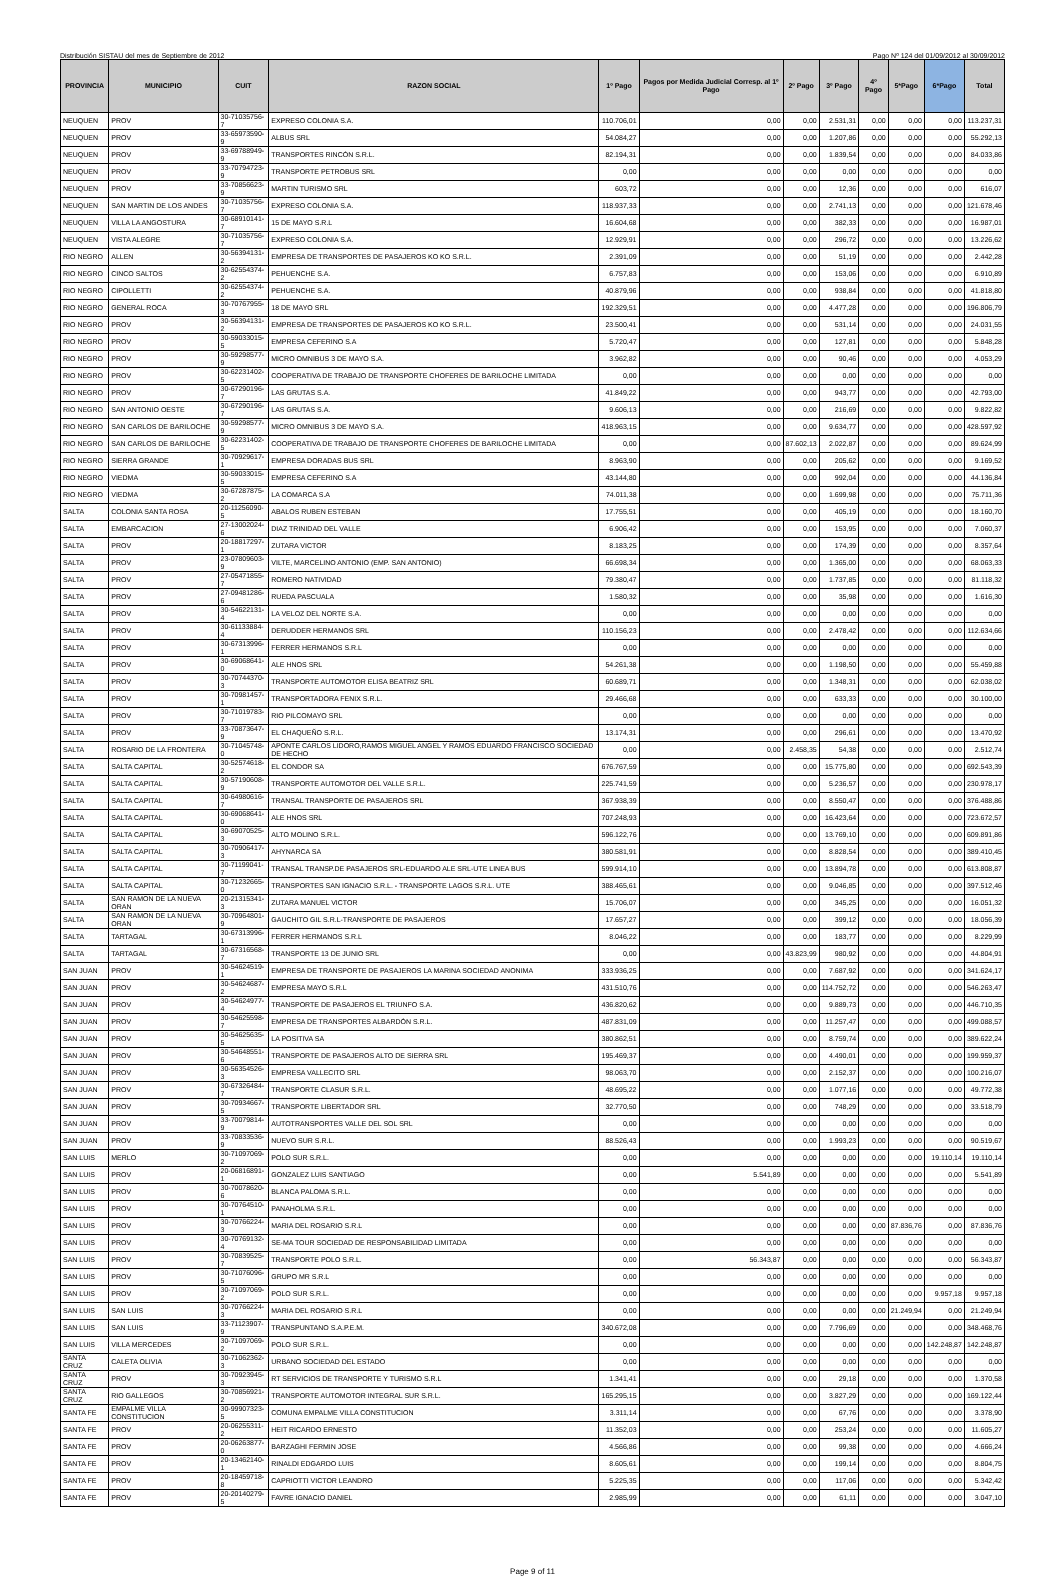Distribución SISTAU del mes de Septiembre de 2012 Pago Nº 124 del 01/09/2012 al 30/09/2012
| PROVINCIA | MUNICIPIO | CUIT | RAZON SOCIAL | 1º Pago | Pagos por Medida Judicial Corresp. al 1º Pago | 2º Pago | 3º Pago | 4º Pago | 5*Pago | 6*Pago | Total |
| --- | --- | --- | --- | --- | --- | --- | --- | --- | --- | --- | --- |
| NEUQUEN | PROV | 30-71035756-7 | EXPRESO COLONIA S.A. | 110.706,01 | 0,00 | 0,00 | 2.531,31 | 0,00 | 0,00 | 0,00 | 113.237,31 |
| NEUQUEN | PROV | 33-65973590-9 | ALBUS SRL | 54.084,27 | 0,00 | 0,00 | 1.207,86 | 0,00 | 0,00 | 0,00 | 55.292,13 |
| NEUQUEN | PROV | 33-69788949-9 | TRANSPORTES RINCÓN S.R.L. | 82.194,31 | 0,00 | 0,00 | 1.839,54 | 0,00 | 0,00 | 0,00 | 84.033,86 |
| NEUQUEN | PROV | 33-70794723-9 | TRANSPORTE PETROBUS SRL | 0,00 | 0,00 | 0,00 | 0,00 | 0,00 | 0,00 | 0,00 | 0,00 |
| NEUQUEN | PROV | 33-70856623-9 | MARTIN TURISMO SRL | 603,72 | 0,00 | 0,00 | 12,36 | 0,00 | 0,00 | 0,00 | 616,07 |
| NEUQUEN | SAN MARTIN DE LOS ANDES | 30-71035756-7 | EXPRESO COLONIA S.A. | 118.937,33 | 0,00 | 0,00 | 2.741,13 | 0,00 | 0,00 | 0,00 | 121.678,46 |
| NEUQUEN | VILLA LA ANGOSTURA | 30-68910141-7 | 15 DE MAYO S.R.L | 16.604,68 | 0,00 | 0,00 | 382,33 | 0,00 | 0,00 | 0,00 | 16.987,01 |
| NEUQUEN | VISTA ALEGRE | 30-71035756-7 | EXPRESO COLONIA S.A. | 12.929,91 | 0,00 | 0,00 | 296,72 | 0,00 | 0,00 | 0,00 | 13.226,62 |
| RIO NEGRO | ALLEN | 30-56394131-2 | EMPRESA DE TRANSPORTES DE PASAJEROS KO KO S.R.L. | 2.391,09 | 0,00 | 0,00 | 51,19 | 0,00 | 0,00 | 0,00 | 2.442,28 |
| RIO NEGRO | CINCO SALTOS | 30-62554374-2 | PEHUENCHE S.A. | 6.757,83 | 0,00 | 0,00 | 153,06 | 0,00 | 0,00 | 0,00 | 6.910,89 |
| RIO NEGRO | CIPOLLETTI | 30-62554374-2 | PEHUENCHE S.A. | 40.879,96 | 0,00 | 0,00 | 938,84 | 0,00 | 0,00 | 0,00 | 41.818,80 |
| RIO NEGRO | GENERAL ROCA | 30-70767955-3 | 18 DE MAYO SRL | 192.329,51 | 0,00 | 0,00 | 4.477,28 | 0,00 | 0,00 | 0,00 | 196.806,79 |
| RIO NEGRO | PROV | 30-56394131-2 | EMPRESA DE TRANSPORTES DE PASAJEROS KO KO S.R.L. | 23.500,41 | 0,00 | 0,00 | 531,14 | 0,00 | 0,00 | 0,00 | 24.031,55 |
| RIO NEGRO | PROV | 30-59033015-5 | EMPRESA CEFERINO S.A | 5.720,47 | 0,00 | 0,00 | 127,81 | 0,00 | 0,00 | 0,00 | 5.848,28 |
| RIO NEGRO | PROV | 30-59298577-9 | MICRO OMNIBUS 3 DE MAYO S.A. | 3.962,82 | 0,00 | 0,00 | 90,46 | 0,00 | 0,00 | 0,00 | 4.053,29 |
| RIO NEGRO | PROV | 30-62231402-5 | COOPERATIVA DE TRABAJO DE TRANSPORTE CHOFERES DE BARILOCHE LIMITADA | 0,00 | 0,00 | 0,00 | 0,00 | 0,00 | 0,00 | 0,00 | 0,00 |
| RIO NEGRO | PROV | 30-67290196-7 | LAS GRUTAS S.A. | 41.849,22 | 0,00 | 0,00 | 943,77 | 0,00 | 0,00 | 0,00 | 42.793,00 |
| RIO NEGRO | SAN ANTONIO OESTE | 30-67290196-7 | LAS GRUTAS S.A. | 9.606,13 | 0,00 | 0,00 | 216,69 | 0,00 | 0,00 | 0,00 | 9.822,82 |
| RIO NEGRO | SAN CARLOS DE BARILOCHE | 30-59298577-9 | MICRO OMNIBUS 3 DE MAYO S.A. | 418.963,15 | 0,00 | 0,00 | 9.634,77 | 0,00 | 0,00 | 0,00 | 428.597,92 |
| RIO NEGRO | SAN CARLOS DE BARILOCHE | 30-62231402-5 | COOPERATIVA DE TRABAJO DE TRANSPORTE CHOFERES DE BARILOCHE LIMITADA | 0,00 | 0,00 | 87.602,13 | 2.022,87 | 0,00 | 0,00 | 0,00 | 89.624,99 |
| RIO NEGRO | SIERRA GRANDE | 30-70929617-1 | EMPRESA DORADAS BUS SRL | 8.963,90 | 0,00 | 0,00 | 205,62 | 0,00 | 0,00 | 0,00 | 9.169,52 |
| RIO NEGRO | VIEDMA | 30-59033015-5 | EMPRESA CEFERINO S.A | 43.144,80 | 0,00 | 0,00 | 992,04 | 0,00 | 0,00 | 0,00 | 44.136,84 |
| RIO NEGRO | VIEDMA | 30-67287875-2 | LA COMARCA S.A | 74.011,38 | 0,00 | 0,00 | 1.699,98 | 0,00 | 0,00 | 0,00 | 75.711,36 |
| SALTA | COLONIA SANTA ROSA | 20-11256090-5 | ABALOS RUBEN ESTEBAN | 17.755,51 | 0,00 | 0,00 | 405,19 | 0,00 | 0,00 | 0,00 | 18.160,70 |
| SALTA | EMBARCACION | 27-13002024-6 | DIAZ TRINIDAD DEL VALLE | 6.906,42 | 0,00 | 0,00 | 153,95 | 0,00 | 0,00 | 0,00 | 7.060,37 |
| SALTA | PROV | 20-18817297-1 | ZUTARA VICTOR | 8.183,25 | 0,00 | 0,00 | 174,39 | 0,00 | 0,00 | 0,00 | 8.357,64 |
| SALTA | PROV | 23-07809603-9 | VILTE, MARCELINO ANTONIO (EMP. SAN ANTONIO) | 66.698,34 | 0,00 | 0,00 | 1.365,00 | 0,00 | 0,00 | 0,00 | 68.063,33 |
| SALTA | PROV | 27-05471855-7 | ROMERO NATIVIDAD | 79.380,47 | 0,00 | 0,00 | 1.737,85 | 0,00 | 0,00 | 0,00 | 81.118,32 |
| SALTA | PROV | 27-09481286-6 | RUEDA PASCUALA | 1.580,32 | 0,00 | 0,00 | 35,98 | 0,00 | 0,00 | 0,00 | 1.616,30 |
| SALTA | PROV | 30-54622131-4 | LA VELOZ DEL NORTE S.A. | 0,00 | 0,00 | 0,00 | 0,00 | 0,00 | 0,00 | 0,00 | 0,00 |
| SALTA | PROV | 30-61133884-4 | DERUDDER HERMANOS SRL | 110.156,23 | 0,00 | 0,00 | 2.478,42 | 0,00 | 0,00 | 0,00 | 112.634,66 |
| SALTA | PROV | 30-67313996-1 | FERRER HERMANOS S.R.L | 0,00 | 0,00 | 0,00 | 0,00 | 0,00 | 0,00 | 0,00 | 0,00 |
| SALTA | PROV | 30-69068641-0 | ALE HNOS SRL | 54.261,38 | 0,00 | 0,00 | 1.198,50 | 0,00 | 0,00 | 0,00 | 55.459,88 |
| SALTA | PROV | 30-70744370-3 | TRANSPORTE AUTOMOTOR ELISA BEATRIZ SRL | 60.689,71 | 0,00 | 0,00 | 1.348,31 | 0,00 | 0,00 | 0,00 | 62.038,02 |
| SALTA | PROV | 30-70981457-1 | TRANSPORTADORA FENIX S.R.L. | 29.466,68 | 0,00 | 0,00 | 633,33 | 0,00 | 0,00 | 0,00 | 30.100,00 |
| SALTA | PROV | 30-71019783-7 | RIO PILCOMAYO SRL | 0,00 | 0,00 | 0,00 | 0,00 | 0,00 | 0,00 | 0,00 | 0,00 |
| SALTA | PROV | 33-70873647-9 | EL CHAQUEÑO S.R.L. | 13.174,31 | 0,00 | 0,00 | 296,61 | 0,00 | 0,00 | 0,00 | 13.470,92 |
| SALTA | ROSARIO DE LA FRONTERA | 30-71045748-0 | APONTE CARLOS LIDORO,RAMOS MIGUEL ANGEL Y RAMOS EDUARDO FRANCISCO SOCIEDAD DE HECHO | 0,00 | 0,00 | 2.458,35 | 54,38 | 0,00 | 0,00 | 0,00 | 2.512,74 |
| SALTA | SALTA CAPITAL | 30-52574618-2 | EL CONDOR SA | 676.767,59 | 0,00 | 0,00 | 15.775,80 | 0,00 | 0,00 | 0,00 | 692.543,39 |
| SALTA | SALTA CAPITAL | 30-57190608-9 | TRANSPORTE AUTOMOTOR DEL VALLE S.R.L. | 225.741,59 | 0,00 | 0,00 | 5.236,57 | 0,00 | 0,00 | 0,00 | 230.978,17 |
| SALTA | SALTA CAPITAL | 30-64980616-7 | TRANSAL TRANSPORTE DE PASAJEROS SRL | 367.938,39 | 0,00 | 0,00 | 8.550,47 | 0,00 | 0,00 | 0,00 | 376.488,86 |
| SALTA | SALTA CAPITAL | 30-69068641-0 | ALE HNOS SRL | 707.248,93 | 0,00 | 0,00 | 16.423,64 | 0,00 | 0,00 | 0,00 | 723.672,57 |
| SALTA | SALTA CAPITAL | 30-69070525-3 | ALTO MOLINO S.R.L. | 596.122,76 | 0,00 | 0,00 | 13.769,10 | 0,00 | 0,00 | 0,00 | 609.891,86 |
| SALTA | SALTA CAPITAL | 30-70906417-3 | AHYNARCA SA | 380.581,91 | 0,00 | 0,00 | 8.828,54 | 0,00 | 0,00 | 0,00 | 389.410,45 |
| SALTA | SALTA CAPITAL | 30-71199041-7 | TRANSAL TRANSP.DE PASAJEROS SRL-EDUARDO ALE SRL-UTE LINEA BUS | 599.914,10 | 0,00 | 0,00 | 13.894,78 | 0,00 | 0,00 | 0,00 | 613.808,87 |
| SALTA | SALTA CAPITAL | 30-71232665-0 | TRANSPORTES SAN IGNACIO S.R.L. - TRANSPORTE LAGOS S.R.L. UTE | 388.465,61 | 0,00 | 0,00 | 9.046,85 | 0,00 | 0,00 | 0,00 | 397.512,46 |
| SALTA | SAN RAMON DE LA NUEVA ORAN | 20-21315341-3 | ZUTARA MANUEL VICTOR | 15.706,07 | 0,00 | 0,00 | 345,25 | 0,00 | 0,00 | 0,00 | 16.051,32 |
| SALTA | SAN RAMON DE LA NUEVA ORAN | 30-70964801-9 | GAUCHITO GIL S.R.L-TRANSPORTE DE PASAJEROS | 17.657,27 | 0,00 | 0,00 | 399,12 | 0,00 | 0,00 | 0,00 | 18.056,39 |
| SALTA | TARTAGAL | 30-67313996-1 | FERRER HERMANOS S.R.L | 8.046,22 | 0,00 | 0,00 | 183,77 | 0,00 | 0,00 | 0,00 | 8.229,99 |
| SALTA | TARTAGAL | 30-67316568-7 | TRANSPORTE 13 DE JUNIO SRL | 0,00 | 0,00 | 43.823,99 | 980,92 | 0,00 | 0,00 | 0,00 | 44.804,91 |
| SAN JUAN | PROV | 30-54624519-1 | EMPRESA DE TRANSPORTE DE PASAJEROS LA MARINA SOCIEDAD ANONIMA | 333.936,25 | 0,00 | 0,00 | 7.687,92 | 0,00 | 0,00 | 0,00 | 341.624,17 |
| SAN JUAN | PROV | 30-54624687-2 | EMPRESA MAYO S.R.L | 431.510,76 | 0,00 | 0,00 | 114.752,72 | 0,00 | 0,00 | 0,00 | 546.263,47 |
| SAN JUAN | PROV | 30-54624977-4 | TRANSPORTE DE PASAJEROS EL TRIUNFO S.A. | 436.820,62 | 0,00 | 0,00 | 9.889,73 | 0,00 | 0,00 | 0,00 | 446.710,35 |
| SAN JUAN | PROV | 30-54625598-7 | EMPRESA DE TRANSPORTES ALBARDÓN S.R.L. | 487.831,09 | 0,00 | 0,00 | 11.257,47 | 0,00 | 0,00 | 0,00 | 499.088,57 |
| SAN JUAN | PROV | 30-54625635-5 | LA POSITIVA SA | 380.862,51 | 0,00 | 0,00 | 8.759,74 | 0,00 | 0,00 | 0,00 | 389.622,24 |
| SAN JUAN | PROV | 30-54648551-6 | TRANSPORTE DE PASAJEROS ALTO DE SIERRA SRL | 195.469,37 | 0,00 | 0,00 | 4.490,01 | 0,00 | 0,00 | 0,00 | 199.959,37 |
| SAN JUAN | PROV | 30-56354526-3 | EMPRESA VALLECITO SRL | 98.063,70 | 0,00 | 0,00 | 2.152,37 | 0,00 | 0,00 | 0,00 | 100.216,07 |
| SAN JUAN | PROV | 30-67326484-7 | TRANSPORTE CLASUR S.R.L. | 48.695,22 | 0,00 | 0,00 | 1.077,16 | 0,00 | 0,00 | 0,00 | 49.772,38 |
| SAN JUAN | PROV | 30-70934667-5 | TRANSPORTE LIBERTADOR SRL | 32.770,50 | 0,00 | 0,00 | 748,29 | 0,00 | 0,00 | 0,00 | 33.518,79 |
| SAN JUAN | PROV | 33-70079814-9 | AUTOTRANSPORTES VALLE DEL SOL SRL | 0,00 | 0,00 | 0,00 | 0,00 | 0,00 | 0,00 | 0,00 | 0,00 |
| SAN JUAN | PROV | 33-70833536-9 | NUEVO SUR S.R.L. | 88.526,43 | 0,00 | 0,00 | 1.993,23 | 0,00 | 0,00 | 0,00 | 90.519,67 |
| SAN LUIS | MERLO | 30-71097069-2 | POLO SUR S.R.L. | 0,00 | 0,00 | 0,00 | 0,00 | 0,00 | 0,00 | 19.110,14 | 19.110,14 |
| SAN LUIS | PROV | 20-06816891-1 | GONZALEZ LUIS SANTIAGO | 0,00 | 5.541,89 | 0,00 | 0,00 | 0,00 | 0,00 | 0,00 | 5.541,89 |
| SAN LUIS | PROV | 30-70078620-6 | BLANCA PALOMA S.R.L. | 0,00 | 0,00 | 0,00 | 0,00 | 0,00 | 0,00 | 0,00 | 0,00 |
| SAN LUIS | PROV | 30-70764510-1 | PANAHOLMA S.R.L. | 0,00 | 0,00 | 0,00 | 0,00 | 0,00 | 0,00 | 0,00 | 0,00 |
| SAN LUIS | PROV | 30-70766224-3 | MARIA DEL ROSARIO S.R.L | 0,00 | 0,00 | 0,00 | 0,00 | 0,00 | 87.836,76 | 0,00 | 87.836,76 |
| SAN LUIS | PROV | 30-70769132-4 | SE-MA TOUR SOCIEDAD DE RESPONSABILIDAD LIMITADA | 0,00 | 0,00 | 0,00 | 0,00 | 0,00 | 0,00 | 0,00 | 0,00 |
| SAN LUIS | PROV | 30-70839525-7 | TRANSPORTE POLO S.R.L. | 0,00 | 56.343,87 | 0,00 | 0,00 | 0,00 | 0,00 | 0,00 | 56.343,87 |
| SAN LUIS | PROV | 30-71076096-5 | GRUPO MR S.R.L | 0,00 | 0,00 | 0,00 | 0,00 | 0,00 | 0,00 | 0,00 | 0,00 |
| SAN LUIS | PROV | 30-71097069-2 | POLO SUR S.R.L. | 0,00 | 0,00 | 0,00 | 0,00 | 0,00 | 0,00 | 9.957,18 | 9.957,18 |
| SAN LUIS | SAN LUIS | 30-70766224-3 | MARIA DEL ROSARIO S.R.L | 0,00 | 0,00 | 0,00 | 0,00 | 0,00 | 21.249,94 | 0,00 | 21.249,94 |
| SAN LUIS | SAN LUIS | 33-71123907-9 | TRANSPUNTANO S.A.P.E.M. | 340.672,08 | 0,00 | 0,00 | 7.796,69 | 0,00 | 0,00 | 0,00 | 348.468,76 |
| SAN LUIS | VILLA MERCEDES | 30-71097069-2 | POLO SUR S.R.L. | 0,00 | 0,00 | 0,00 | 0,00 | 0,00 | 0,00 | 142.248,87 | 142.248,87 |
| SANTA CRUZ | CALETA OLIVIA | 30-71062362-3 | URBANO SOCIEDAD DEL ESTADO | 0,00 | 0,00 | 0,00 | 0,00 | 0,00 | 0,00 | 0,00 | 0,00 |
| SANTA CRUZ | PROV | 30-70923945-3 | RT SERVICIOS DE TRANSPORTE Y TURISMO S.R.L | 1.341,41 | 0,00 | 0,00 | 29,18 | 0,00 | 0,00 | 0,00 | 1.370,58 |
| SANTA CRUZ | RIO GALLEGOS | 30-70856921-2 | TRANSPORTE AUTOMOTOR INTEGRAL SUR S.R.L. | 165.295,15 | 0,00 | 0,00 | 3.827,29 | 0,00 | 0,00 | 0,00 | 169.122,44 |
| SANTA FE | EMPALME VILLA CONSTITUCION | 30-99907323-5 | COMUNA EMPALME VILLA CONSTITUCION | 3.311,14 | 0,00 | 0,00 | 67,76 | 0,00 | 0,00 | 0,00 | 3.378,90 |
| SANTA FE | PROV | 20-06255311-2 | HEIT RICARDO ERNESTO | 11.352,03 | 0,00 | 0,00 | 253,24 | 0,00 | 0,00 | 0,00 | 11.605,27 |
| SANTA FE | PROV | 20-06263877-0 | BARZAGHI FERMIN JOSE | 4.566,86 | 0,00 | 0,00 | 99,38 | 0,00 | 0,00 | 0,00 | 4.666,24 |
| SANTA FE | PROV | 20-13462140-1 | RINALDI EDGARDO LUIS | 8.605,61 | 0,00 | 0,00 | 199,14 | 0,00 | 0,00 | 0,00 | 8.804,75 |
| SANTA FE | PROV | 20-18459718-8 | CAPRIOTTI VICTOR LEANDRO | 5.225,35 | 0,00 | 0,00 | 117,06 | 0,00 | 0,00 | 0,00 | 5.342,42 |
| SANTA FE | PROV | 20-20140279-5 | FAVRE IGNACIO DANIEL | 2.985,99 | 0,00 | 0,00 | 61,11 | 0,00 | 0,00 | 0,00 | 3.047,10 |
Page 9 of 11